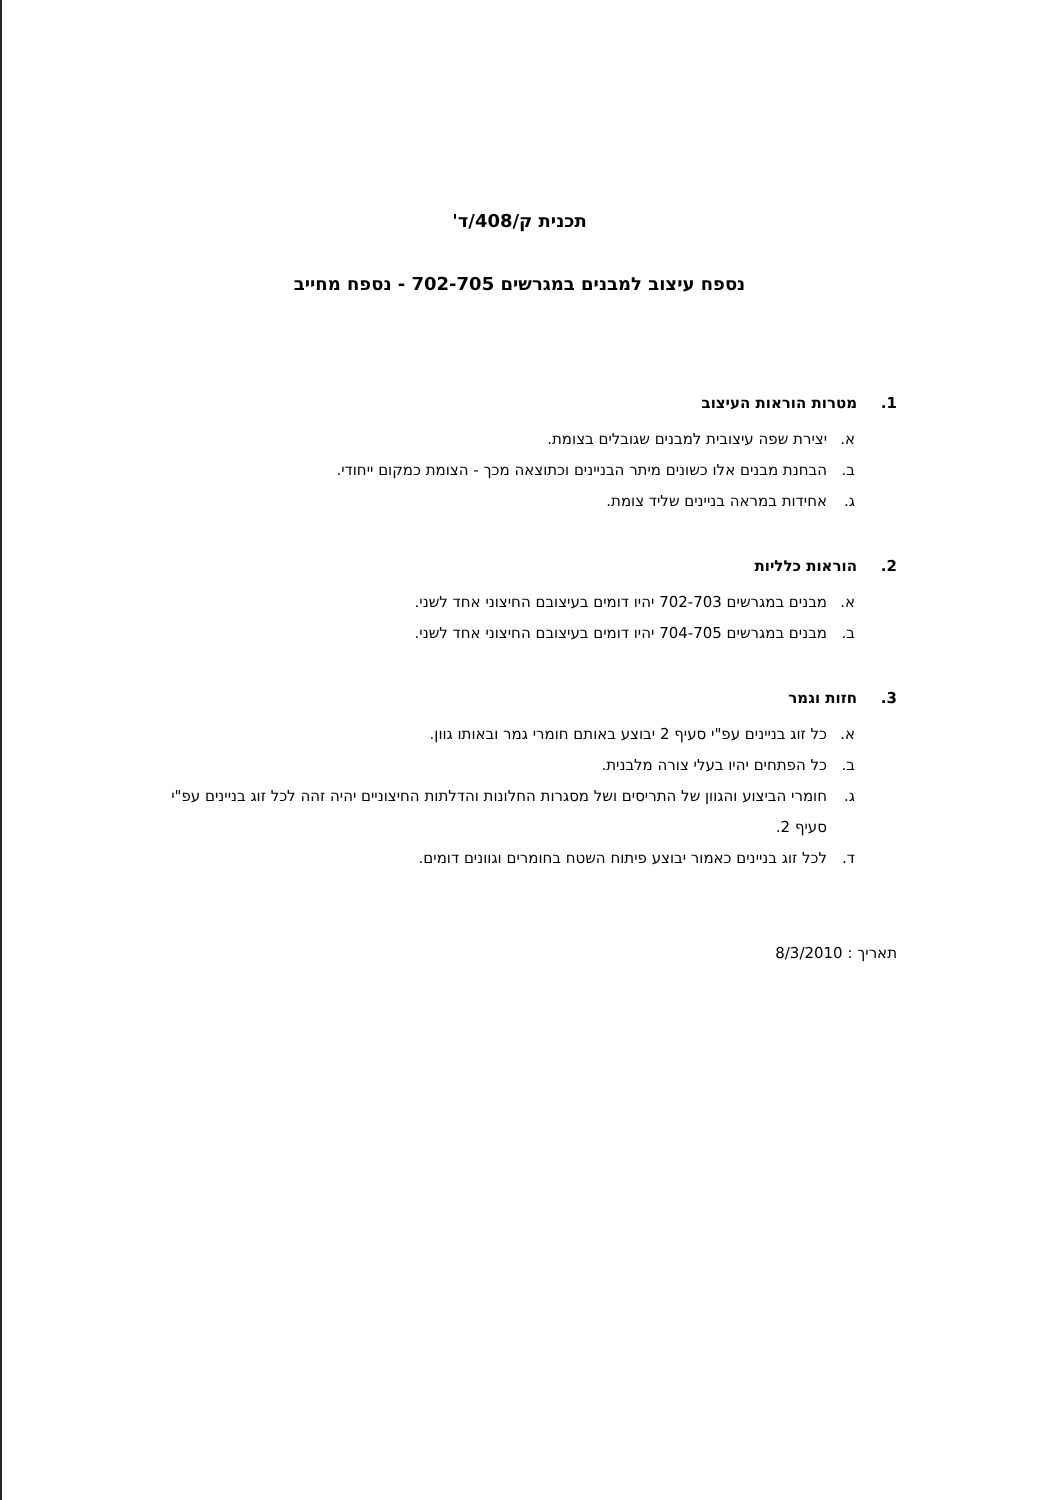תכנית ק/408/ד'
נספח עיצוב למבנים במגרשים 702-705 - נספח מחייב
1. מטרות הוראות העיצוב
א. יצירת שפה עיצובית למבנים שגובלים בצומת.
ב. הבחנת מבנים אלו כשונים מיתר הבניינים וכתוצאה מכך - הצומת כמקום ייחודי.
ג. אחידות במראה בניינים שליד צומת.
2. הוראות כלליות
א. מבנים במגרשים 702-703 יהיו דומים בעיצובם החיצוני אחד לשני.
ב. מבנים במגרשים 704-705 יהיו דומים בעיצובם החיצוני אחד לשני.
3. חזות וגמר
א. כל זוג בניינים עפ"י סעיף 2 יבוצע באותם חומרי גמר ובאותו גוון.
ב. כל הפתחים יהיו בעלי צורה מלבנית.
ג. חומרי הביצוע והגוון של התריסים ושל מסגרות החלונות והדלתות החיצוניים יהיה זהה לכל זוג בניינים עפ"י סעיף 2.
ד. לכל זוג בניינים כאמור יבוצע פיתוח השטח בחומרים וגוונים דומים.
תאריך : 8/3/2010